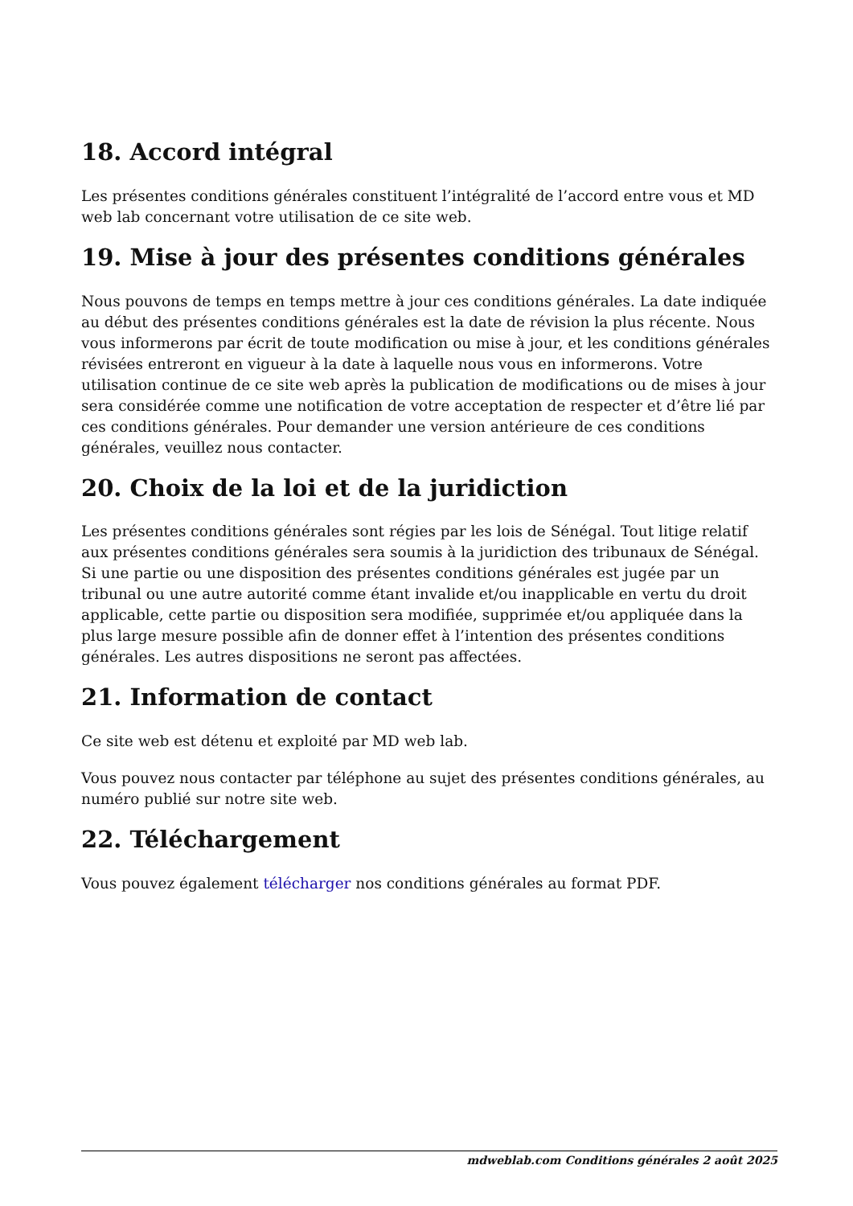18. Accord intégral
Les présentes conditions générales constituent l’intégralité de l’accord entre vous et MD web lab concernant votre utilisation de ce site web.
19. Mise à jour des présentes conditions générales
Nous pouvons de temps en temps mettre à jour ces conditions générales. La date indiquée au début des présentes conditions générales est la date de révision la plus récente. Nous vous informerons par écrit de toute modification ou mise à jour, et les conditions générales révisées entreront en vigueur à la date à laquelle nous vous en informerons. Votre utilisation continue de ce site web après la publication de modifications ou de mises à jour sera considérée comme une notification de votre acceptation de respecter et d’être lié par ces conditions générales. Pour demander une version antérieure de ces conditions générales, veuillez nous contacter.
20. Choix de la loi et de la juridiction
Les présentes conditions générales sont régies par les lois de Sénégal. Tout litige relatif aux présentes conditions générales sera soumis à la juridiction des tribunaux de Sénégal. Si une partie ou une disposition des présentes conditions générales est jugée par un tribunal ou une autre autorité comme étant invalide et/ou inapplicable en vertu du droit applicable, cette partie ou disposition sera modifiée, supprimée et/ou appliquée dans la plus large mesure possible afin de donner effet à l’intention des présentes conditions générales. Les autres dispositions ne seront pas affectées.
21. Information de contact
Ce site web est détenu et exploité par MD web lab.
Vous pouvez nous contacter par téléphone au sujet des présentes conditions générales, au numéro publié sur notre site web.
22. Téléchargement
Vous pouvez également télécharger nos conditions générales au format PDF.
mdweblab.com Conditions générales 2 août 2025